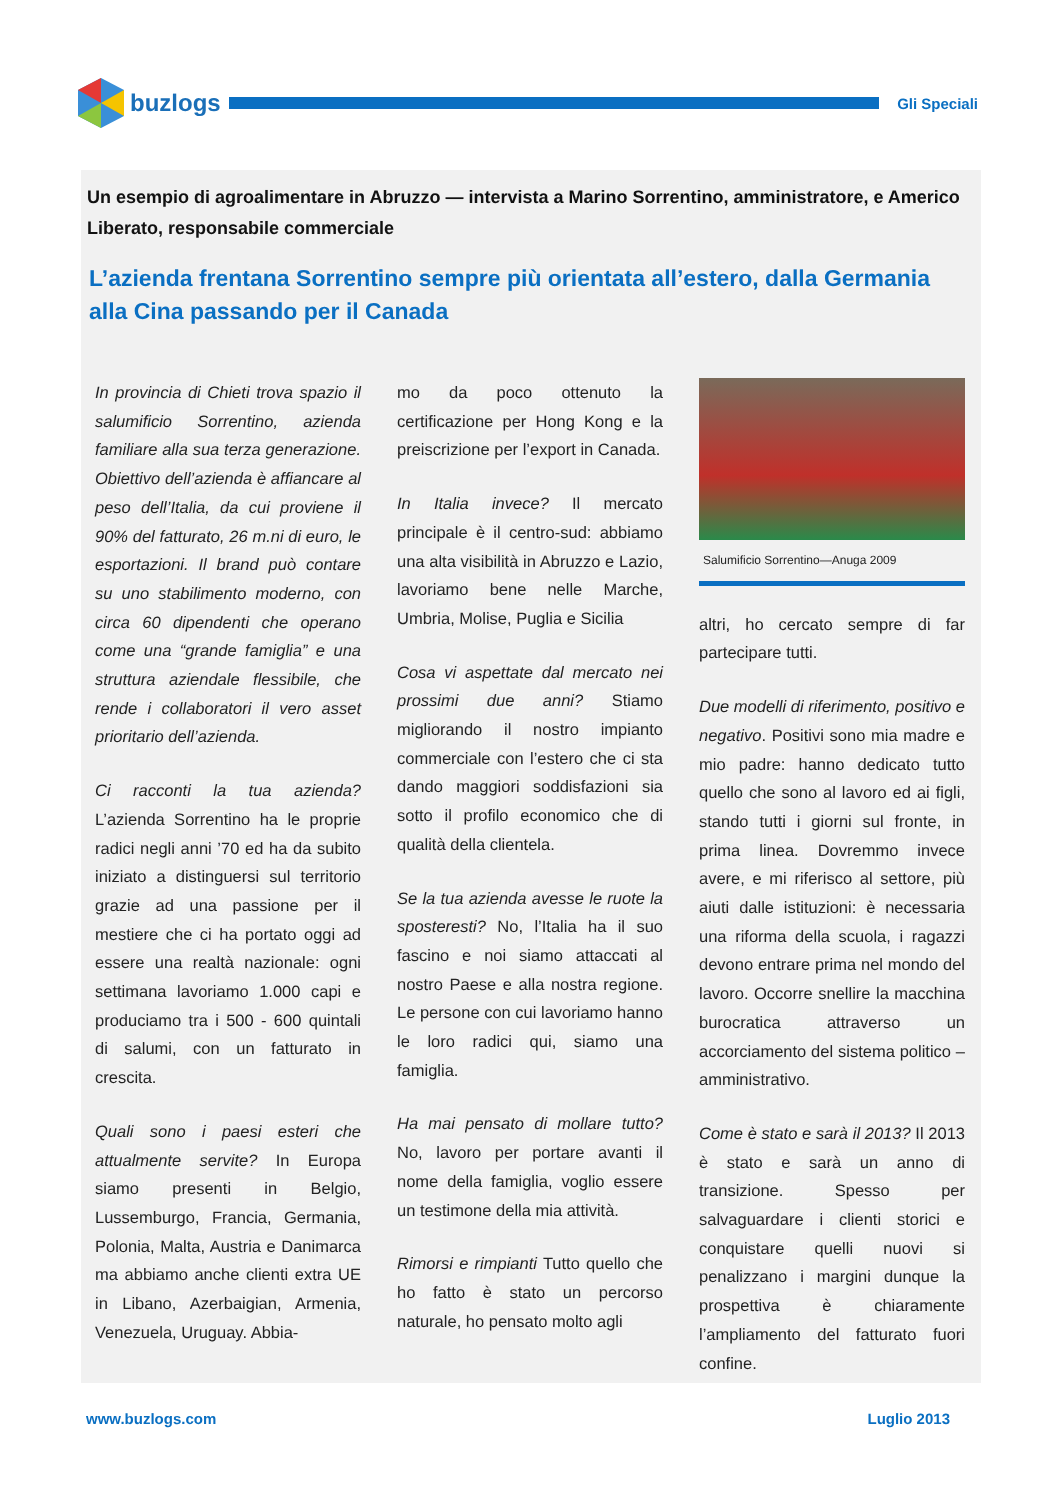buzlogs
Gli Speciali
Un esempio di agroalimentare in Abruzzo — intervista a Marino Sorrentino, amministratore, e Americo Liberato, responsabile commerciale
L’azienda frentana Sorrentino sempre più orientata all’estero, dalla Germania alla Cina passando per il Canada
In provincia di Chieti trova spazio il salumificio Sorrentino, azienda familiare alla sua terza generazione. Obiettivo dell’azienda è affiancare al peso dell’Italia, da cui proviene il 90% del fatturato, 26 m.ni di euro, le esportazioni. Il brand può contare su uno stabilimento moderno, con circa 60 dipendenti che operano come una “grande famiglia” e una struttura aziendale flessibile, che rende i collaboratori il vero asset prioritario dell’azienda.
Ci racconti la tua azienda? L’azienda Sorrentino ha le proprie radici negli anni ’70 ed ha da subito iniziato a distinguersi sul territorio grazie ad una passione per il mestiere che ci ha portato oggi ad essere una realtà nazionale: ogni settimana lavoriamo 1.000 capi e produciamo tra i 500 - 600 quintali di salumi, con un fatturato in crescita.
Quali sono i paesi esteri che attualmente servite? In Europa siamo presenti in Belgio, Lussemburgo, Francia, Germania, Polonia, Malta, Austria e Danimarca ma abbiamo anche clienti extra UE in Libano, Azerbaigian, Armenia, Venezuela, Uruguay. Abbia-
mo da poco ottenuto la certificazione per Hong Kong e la preiscrizione per l’export in Canada.
In Italia invece? Il mercato principale è il centro-sud: abbiamo una alta visibilità in Abruzzo e Lazio, lavoriamo bene nelle Marche, Umbria, Molise, Puglia e Sicilia
Cosa vi aspettate dal mercato nei prossimi due anni? Stiamo migliorando il nostro impianto commerciale con l’estero che ci sta dando maggiori soddisfazioni sia sotto il profilo economico che di qualità della clientela.
Se la tua azienda avesse le ruote la sposteresti? No, l’Italia ha il suo fascino e noi siamo attaccati al nostro Paese e alla nostra regione. Le persone con cui lavoriamo hanno le loro radici qui, siamo una famiglia.
Ha mai pensato di mollare tutto? No, lavoro per portare avanti il nome della famiglia, voglio essere un testimone della mia attività.
Rimorsi e rimpianti Tutto quello che ho fatto è stato un percorso naturale, ho pensato molto agli
Salumificio Sorrentino—Anuga 2009
altri, ho cercato sempre di far partecipare tutti.
Due modelli di riferimento, positivo e negativo. Positivi sono mia madre e mio padre: hanno dedicato tutto quello che sono al lavoro ed ai figli, stando tutti i giorni sul fronte, in prima linea. Dovremmo invece avere, e mi riferisco al settore, più aiuti dalle istituzioni: è necessaria una riforma della scuola, i ragazzi devono entrare prima nel mondo del lavoro. Occorre snellire la macchina burocratica attraverso un accorciamento del sistema politico – amministrativo.
Come è stato e sarà il 2013? Il 2013 è stato e sarà un anno di transizione. Spesso per salvaguardare i clienti storici e conquistare quelli nuovi si penalizzano i margini dunque la prospettiva è chiaramente l’ampliamento del fatturato fuori confine.
www.buzlogs.com Luglio 2013